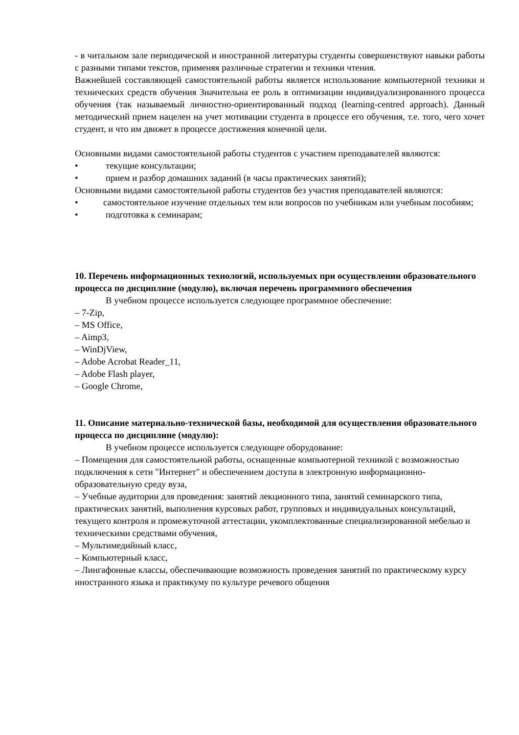- в читальном зале периодической и иностранной литературы студенты совершенствуют навыки работы с разными типами текстов, применяя различные стратегии и техники чтения.
Важнейшей составляющей самостоятельной работы является использование компьютерной техники и технических средств обучения Значительна ее роль в оптимизации индивидуализированного процесса обучения (так называемый личностно-ориентированный подход (learning-centred approach). Данный методический прием нацелен на учет мотивации студента в процессе его обучения, т.е. того, чего хочет студент, и что им движет в процессе достижения конечной цели.
Основными видами самостоятельной работы студентов с участием преподавателей являются:
• текущие консультации;
• прием и разбор домашних заданий (в часы практических занятий);
Основными видами самостоятельной работы студентов без участия преподавателей являются:
• самостоятельное изучение отдельных тем или вопросов по учебникам или учебным пособиям;
• подготовка к семинарам;
10. Перечень информационных технологий, используемых при осуществлении образовательного процесса по дисциплине (модулю), включая перечень программного обеспечения
В учебном процессе используется следующее программное обеспечение:
– 7-Zip,
– MS Office,
– Aimp3,
– WinDjView,
– Adobe Acrobat Reader_11,
– Adobe Flash player,
– Google Chrome,
11. Описание материально-технической базы, необходимой для осуществления образовательного процесса по дисциплине (модулю):
В учебном процессе используется следующее оборудование:
– Помещения для самостоятельной работы, оснащенные компьютерной техникой с возможностью подключения к сети "Интернет" и обеспечением доступа в электронную информационно-образовательную среду вуза,
– Учебные аудитории для проведения: занятий лекционного типа, занятий семинарского типа, практических занятий, выполнения курсовых работ, групповых и индивидуальных консультаций, текущего контроля и промежуточной аттестации, укомплектованные специализированной мебелью и техническими средствами обучения,
– Мультимедийный класс,
– Компьютерный класс,
– Лингафонные классы, обеспечивающие возможность проведения занятий по практическому курсу иностранного языка и практикуму по культуре речевого общения